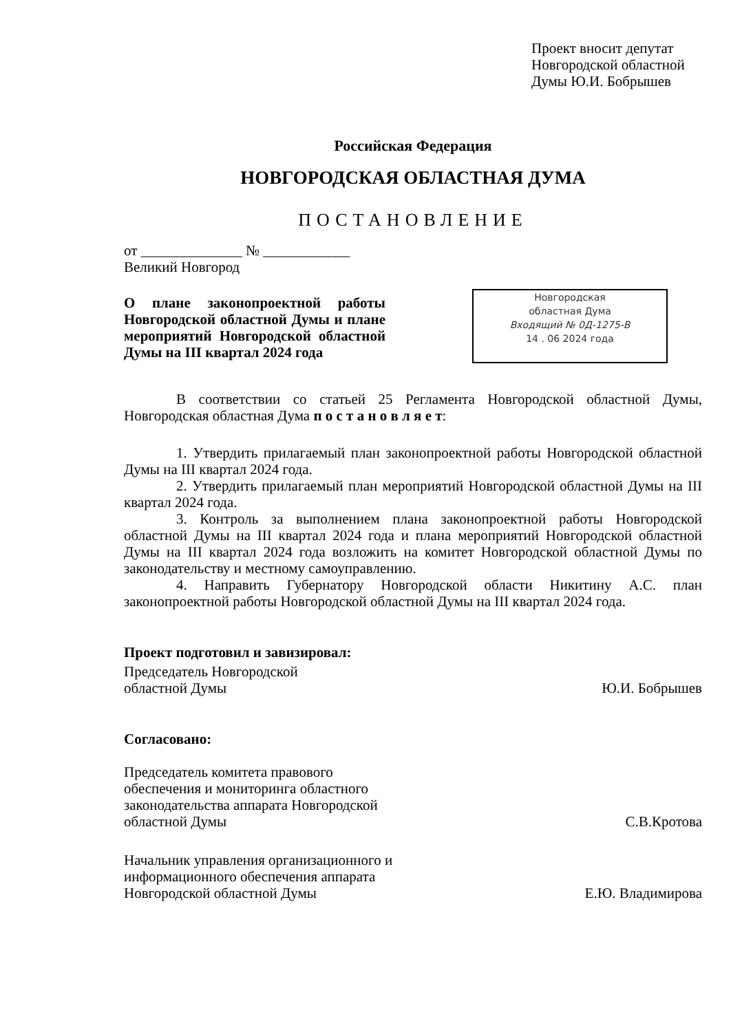Проект вносит депутат
Новгородской областной
Думы Ю.И. Бобрышев
Российская Федерация
НОВГОРОДСКАЯ ОБЛАСТНАЯ ДУМА
ПОСТАНОВЛЕНИЕ
от ______________ № ____________
Великий Новгород
О плане законопроектной работы Новгородской областной Думы и плане мероприятий Новгородской областной Думы на III квартал 2024 года
Новгородская
областная Дума
Входящий № 0Д-1275-В
14 . 06 2024 года
В соответствии со статьей 25 Регламента Новгородской областной Думы, Новгородская областная Дума п о с т а н о в л я е т:
1. Утвердить прилагаемый план законопроектной работы Новгородской областной Думы на III квартал 2024 года.
2. Утвердить прилагаемый план мероприятий Новгородской областной Думы на III квартал 2024 года.
3. Контроль за выполнением плана законопроектной работы Новгородской областной Думы на III квартал 2024 года и плана мероприятий Новгородской областной Думы на III квартал 2024 года возложить на комитет Новгородской областной Думы по законодательству и местному самоуправлению.
4. Направить Губернатору Новгородской области Никитину А.С. план законопроектной работы Новгородской областной Думы на III квартал 2024 года.
Проект подготовил и завизировал:
Председатель Новгородской
областной Думы
Ю.И. Бобрышев
Согласовано:
Председатель комитета правового
обеспечения и мониторинга областного
законодательства аппарата Новгородской
областной Думы
С.В.Кротова
Начальник управления организационного и
информационного обеспечения аппарата
Новгородской областной Думы
Е.Ю. Владимирова